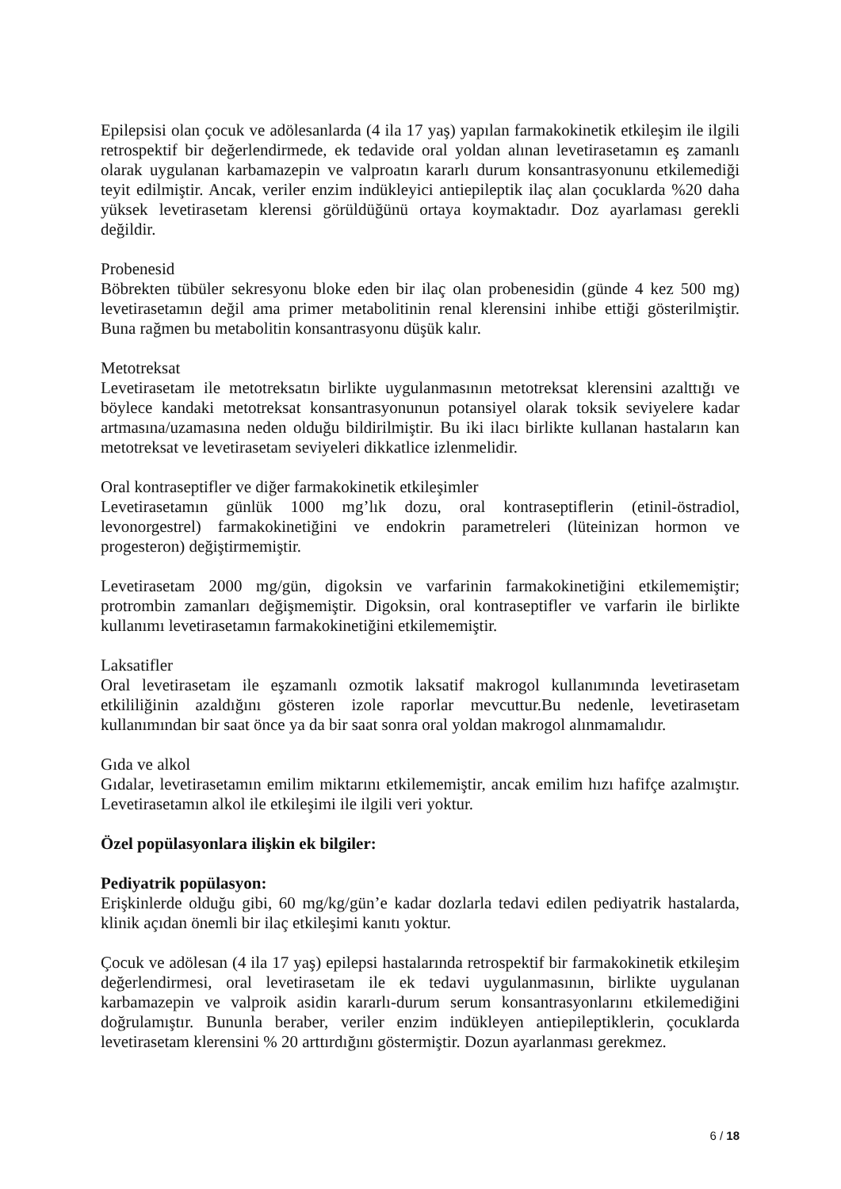Epilepsisi olan çocuk ve adölesanlarda (4 ila 17 yaş) yapılan farmakokinetik etkileşim ile ilgili retrospektif bir değerlendirmede, ek tedavide oral yoldan alınan levetirasetamın eş zamanlı olarak uygulanan karbamazepin ve valproatın kararlı durum konsantrasyonunu etkilemediği teyit edilmiştir. Ancak, veriler enzim indükleyici antiepileptik ilaç alan çocuklarda %20 daha yüksek levetirasetam klerensi görüldüğünü ortaya koymaktadır. Doz ayarlaması gerekli değildir.
Probenesid
Böbrekten tübüler sekresyonu bloke eden bir ilaç olan probenesidin (günde 4 kez 500 mg) levetirasetamın değil ama primer metabolitinin renal klerensini inhibe ettiği gösterilmiştir. Buna rağmen bu metabolitin konsantrasyonu düşük kalır.
Metotreksat
Levetirasetam ile metotreksatın birlikte uygulanmasının metotreksat klerensini azalttığı ve böylece kandaki metotreksat konsantrasyonunun potansiyel olarak toksik seviyelere kadar artmasına/uzamasına neden olduğu bildirilmiştir. Bu iki ilacı birlikte kullanan hastaların kan metotreksat ve levetirasetam seviyeleri dikkatlice izlenmelidir.
Oral kontraseptifler ve diğer farmakokinetik etkileşimler
Levetirasetamın günlük 1000 mg’lık dozu, oral kontraseptiflerin (etinil-östradiol, levonorgestrel) farmakokinetiğini ve endokrin parametreleri (lüteinizan hormon ve progesteron) değiştirmemiştir.
Levetirasetam 2000 mg/gün, digoksin ve varfarinin farmakokinetiğini etkilememiştir; protrombin zamanları değişmemiştir. Digoksin, oral kontraseptifler ve varfarin ile birlikte kullanımı levetirasetamın farmakokinetiğini etkilememiştir.
Laksatifler
Oral levetirasetam ile eşzamanlı ozmotik laksatif makrogol kullanımında levetirasetam etkililiğinin azaldığını gösteren izole raporlar mevcuttur.Bu nedenle, levetirasetam kullanımından bir saat önce ya da bir saat sonra oral yoldan makrogol alınmamalıdır.
Gıda ve alkol
Gıdalar, levetirasetamın emilim miktarını etkilememiştir, ancak emilim hızı hafifçe azalmıştır. Levetirasetamın alkol ile etkileşimi ile ilgili veri yoktur.
Özel popülasyonlara ilişkin ek bilgiler:
Pediyatrik popülasyon:
Erişkinlerde olduğu gibi, 60 mg/kg/gün’e kadar dozlarla tedavi edilen pediyatrik hastalarda, klinik açıdan önemli bir ilaç etkileşimi kanıtı yoktur.
Çocuk ve adölesan (4 ila 17 yaş) epilepsi hastalarında retrospektif bir farmakokinetik etkileşim değerlendirmesi, oral levetirasetam ile ek tedavi uygulanmasının, birlikte uygulanan karbamazepin ve valproik asidin kararlı-durum serum konsantrasyonlarını etkilemediğini doğrulamıştır. Bununla beraber, veriler enzim indükleyen antiepileptiklerin, çocuklarda levetirasetam klerensini % 20 arttırdığını göstermiştir. Dozun ayarlanması gerekmez.
6 / 18